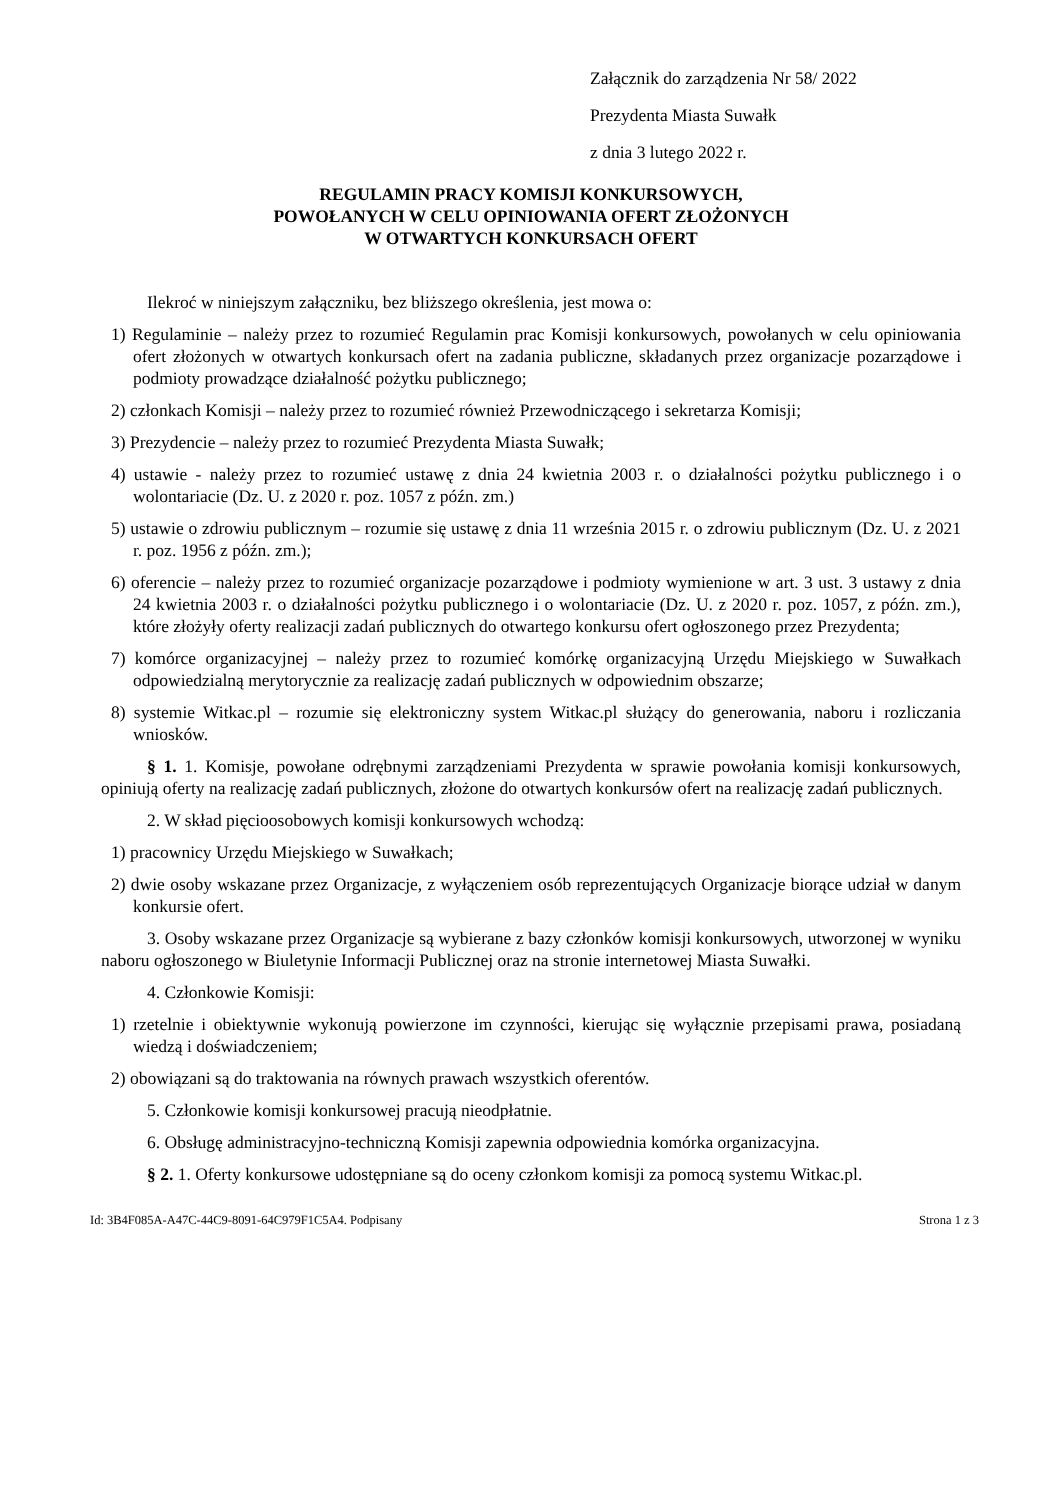Załącznik do zarządzenia Nr 58/ 2022
Prezydenta Miasta Suwałk
z dnia 3 lutego 2022 r.
REGULAMIN PRACY KOMISJI KONKURSOWYCH,
POWOŁANYCH W CELU OPINIOWANIA OFERT ZŁOŻONYCH
W OTWARTYCH KONKURSACH OFERT
Ilekroć w niniejszym załączniku, bez bliższego określenia, jest mowa o:
1) Regulaminie – należy przez to rozumieć Regulamin prac Komisji konkursowych, powołanych w celu opiniowania ofert złożonych w otwartych konkursach ofert na zadania publiczne, składanych przez organizacje pozarządowe i podmioty prowadzące działalność pożytku publicznego;
2) członkach Komisji – należy przez to rozumieć również Przewodniczącego i sekretarza Komisji;
3) Prezydencie – należy przez to rozumieć Prezydenta Miasta Suwałk;
4) ustawie - należy przez to rozumieć ustawę z dnia 24 kwietnia 2003 r. o działalności pożytku publicznego i o wolontariacie (Dz. U. z 2020 r. poz. 1057 z późn. zm.)
5) ustawie o zdrowiu publicznym – rozumie się ustawę z dnia 11 września 2015 r. o zdrowiu publicznym (Dz. U. z 2021 r. poz. 1956 z późn. zm.);
6) oferencie – należy przez to rozumieć organizacje pozarządowe i podmioty wymienione w art. 3 ust. 3 ustawy z dnia 24 kwietnia 2003 r. o działalności pożytku publicznego i o wolontariacie (Dz. U. z 2020 r. poz. 1057, z późn. zm.), które złożyły oferty realizacji zadań publicznych do otwartego konkursu ofert ogłoszonego przez Prezydenta;
7) komórce organizacyjnej – należy przez to rozumieć komórkę organizacyjną Urzędu Miejskiego w Suwałkach odpowiedzialną merytorycznie za realizację zadań publicznych w odpowiednim obszarze;
8) systemie Witkac.pl – rozumie się elektroniczny system Witkac.pl służący do generowania, naboru i rozliczania wniosków.
§ 1. 1. Komisje, powołane odrębnymi zarządzeniami Prezydenta w sprawie powołania komisji konkursowych, opiniują oferty na realizację zadań publicznych, złożone do otwartych konkursów ofert na realizację zadań publicznych.
2. W skład pięcioosobowych komisji konkursowych wchodzą:
1) pracownicy Urzędu Miejskiego w Suwałkach;
2) dwie osoby wskazane przez Organizacje, z wyłączeniem osób reprezentujących Organizacje biorące udział w danym konkursie ofert.
3. Osoby wskazane przez Organizacje są wybierane z bazy członków komisji konkursowych, utworzonej w wyniku naboru ogłoszonego w Biuletynie Informacji Publicznej oraz na stronie internetowej Miasta Suwałki.
4. Członkowie Komisji:
1) rzetelnie i obiektywnie wykonują powierzone im czynności, kierując się wyłącznie przepisami prawa, posiadaną wiedzą i doświadczeniem;
2) obowiązani są do traktowania na równych prawach wszystkich oferentów.
5. Członkowie komisji konkursowej pracują nieodpłatnie.
6. Obsługę administracyjno-techniczną Komisji zapewnia odpowiednia komórka organizacyjna.
§ 2. 1. Oferty konkursowe udostępniane są do oceny członkom komisji za pomocą systemu Witkac.pl.
Id: 3B4F085A-A47C-44C9-8091-64C979F1C5A4. Podpisany Strona 1 z 3